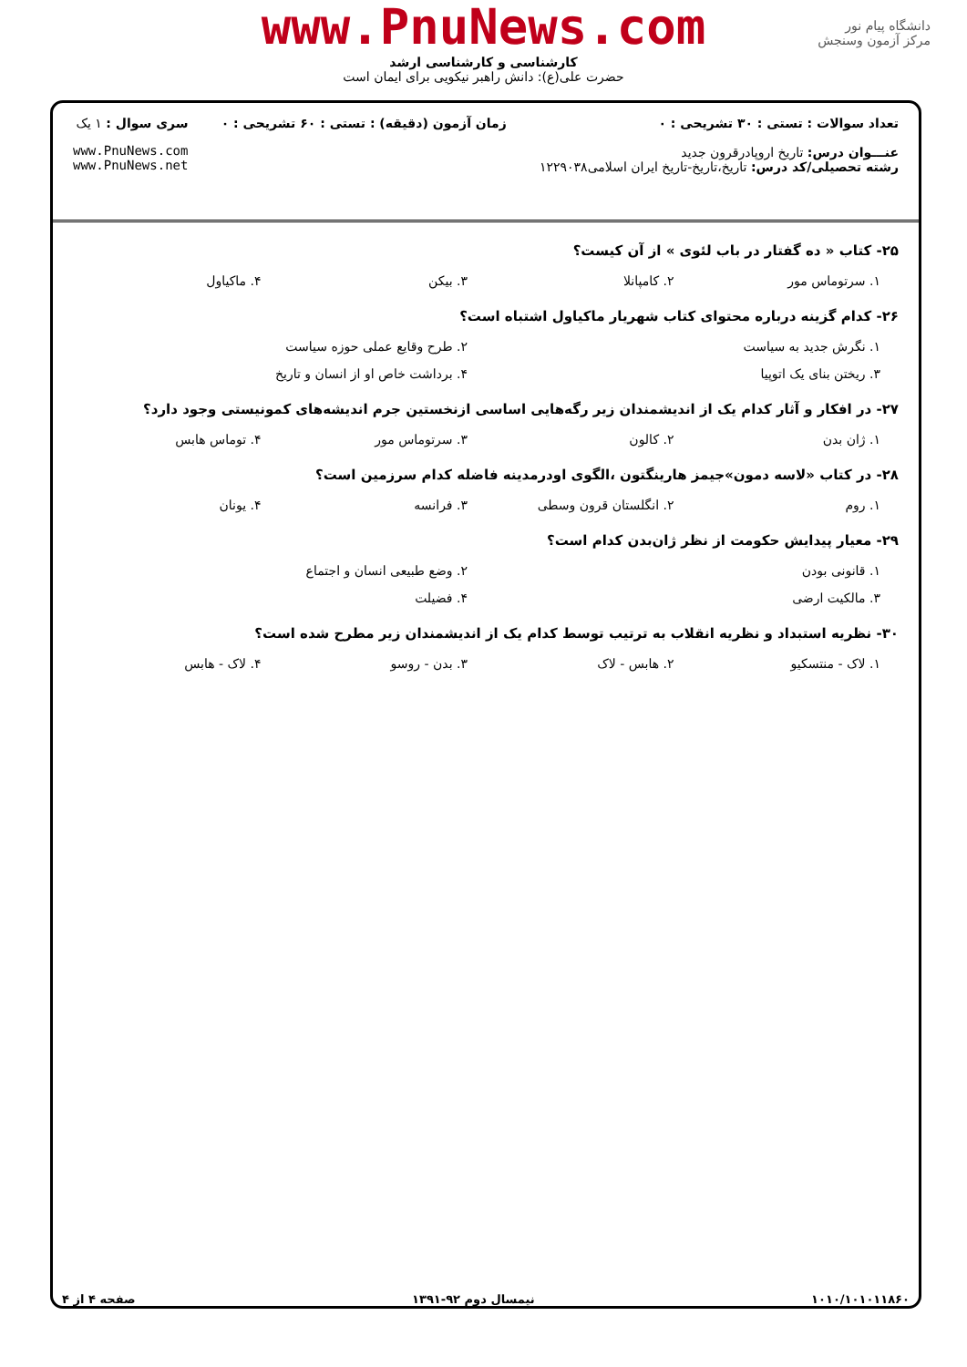www.PnuNews.com
کارشناسی و کارشناسی ارشد
حضرت علی(ع): دانش راهبر نیکویی برای ایمان است
دانشگاه پیام نور
مرکز آزمون وسنجش
تعداد سوالات : تستی : ۳۰ تشریحی : ۰
عنـــوان درس: تاریخ اروپادرقرون جدید
رشته تحصیلی/کد درس: تاریخ،تاریخ-تاریخ ایران اسلامی۱۲۲۹۰۳۸
زمان آزمون (دقیقه) : تستی : ۶۰ تشریحی : ۰
سری سوال : ۱ یک
www.PnuNews.com
www.PnuNews.net
۲۵- کتاب « ده گفتار در باب لئوی » از آن کیست؟
۱. سرتوماس مور ۲. کامپانلا ۳. بیکن ۴. ماکیاول
۲۶- کدام گزینه درباره محتوای کتاب شهریار ماکیاول اشتباه است؟
۱. نگرش جدید به سیاست ۲. طرح وقایع عملی حوزه سیاست
۳. ریختن بنای یک اتوپیا ۴. برداشت خاص او از انسان و تاریخ
۲۷- در افکار و آثار کدام یک از اندیشمندان زیر رگه‌هایی اساسی ازنخستین جرم اندیشه‌های کمونیستی وجود دارد؟
۱. ژان بدن ۲. کالون ۳. سرتوماس مور ۴. توماس هابس
۲۸- در کتاب «لاسه دمون»جیمز هارینگتون ،الگوی اودرمدینه فاضله کدام سرزمین است؟
۱. روم ۲. انگلستان قرون وسطی ۳. فرانسه ۴. یونان
۲۹- معیار پیدایش حکومت از نظر ژان‌بدن کدام است؟
۱. قانونی بودن ۲. وضع طبیعی انسان و اجتماع
۳. مالکیت ارضی ۴. فضیلت
۳۰- نظریه استبداد و نظریه انقلاب به ترتیب توسط کدام یک از اندیشمندان زیر مطرح شده است؟
۱. لاک - منتسکیو ۲. هابس - لاک ۳. بدن - روسو ۴. لاک - هابس
۱۰۱۰/۱۰۱۰۱۱۸۶۰ نیمسال دوم ۹۲-۱۳۹۱ صفحه ۴ از ۴